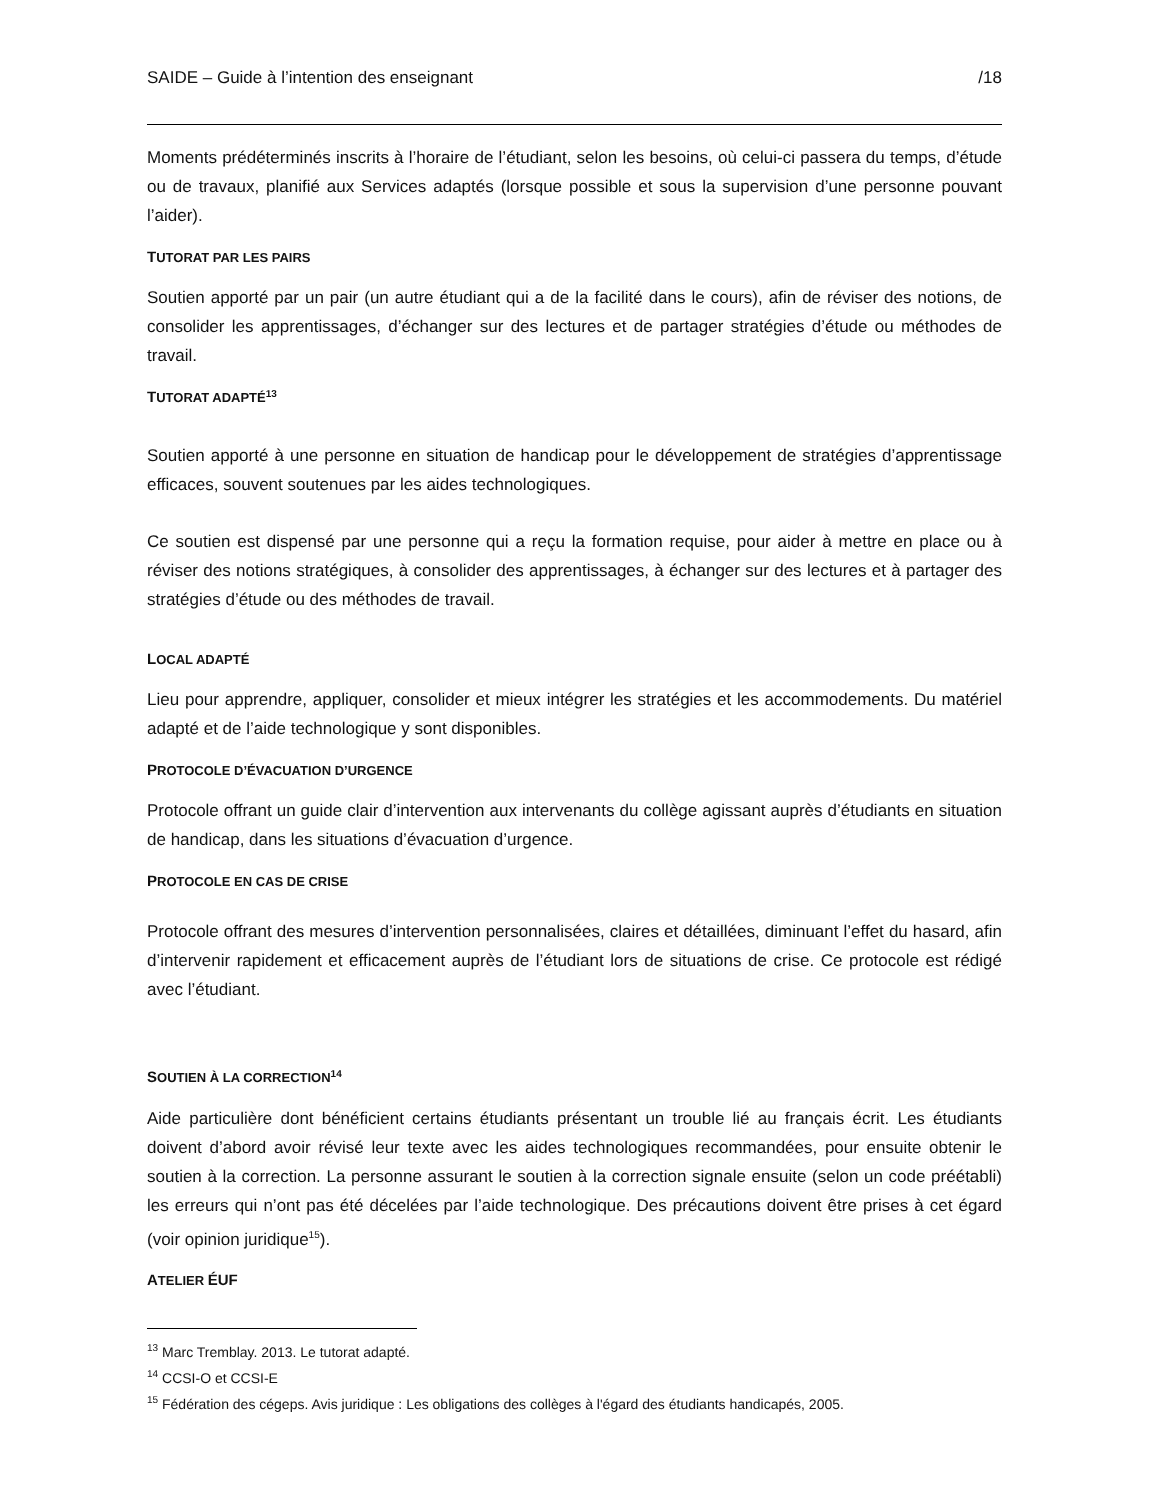SAIDE – Guide à l’intention des enseignant /18
Moments prédéterminés inscrits à l’horaire de l’étudiant, selon les besoins, où celui-ci passera du temps, d’étude ou de travaux, planifié aux Services adaptés (lorsque possible et sous la supervision d’une personne pouvant l’aider).
TUTORAT PAR LES PAIRS
Soutien apporté par un pair (un autre étudiant qui a de la facilité dans le cours), afin de réviser des notions, de consolider les apprentissages, d’échanger sur des lectures et de partager stratégies d’étude ou méthodes de travail.
TUTORAT ADAPTÉ<sup>13</sup>
Soutien apporté à une personne en situation de handicap pour le développement de stratégies d’apprentissage efficaces, souvent soutenues par les aides technologiques.
Ce soutien est dispensé par une personne qui a reçu la formation requise, pour aider à mettre en place ou à réviser des notions stratégiques, à consolider des apprentissages, à échanger sur des lectures et à partager des stratégies d’étude ou des méthodes de travail.
LOCAL ADAPTÉ
Lieu pour apprendre, appliquer, consolider et mieux intégrer les stratégies et les accommodements. Du matériel adapté et de l’aide technologique y sont disponibles.
PROTOCOLE D’ÉVACUATION D’URGENCE
Protocole offrant un guide clair d’intervention aux intervenants du collège agissant auprès d’étudiants en situation de handicap, dans les situations d’évacuation d’urgence.
PROTOCOLE EN CAS DE CRISE
Protocole offrant des mesures d’intervention personnalisées, claires et détaillées, diminuant l’effet du hasard, afin d’intervenir rapidement et efficacement auprès de l’étudiant lors de situations de crise. Ce protocole est rédigé avec l’étudiant.
SOUTIEN À LA CORRECTION<sup>14</sup>
Aide particulière dont bénéficient certains étudiants présentant un trouble lié au français écrit. Les étudiants doivent d’abord avoir révisé leur texte avec les aides technologiques recommandées, pour ensuite obtenir le soutien à la correction. La personne assurant le soutien à la correction signale ensuite (selon un code préétabli) les erreurs qui n’ont pas été décelées par l’aide technologique. Des précautions doivent être prises à cet égard (voir opinion juridique<sup>15</sup>).
ATELIER ÉUF
<sup>13</sup> Marc Tremblay. 2013. Le tutorat adapté.
<sup>14</sup> CCSI-O et CCSI-E
<sup>15</sup> Fédération des cégeps. Avis juridique : Les obligations des collèges à l'égard des étudiants handicapés, 2005.